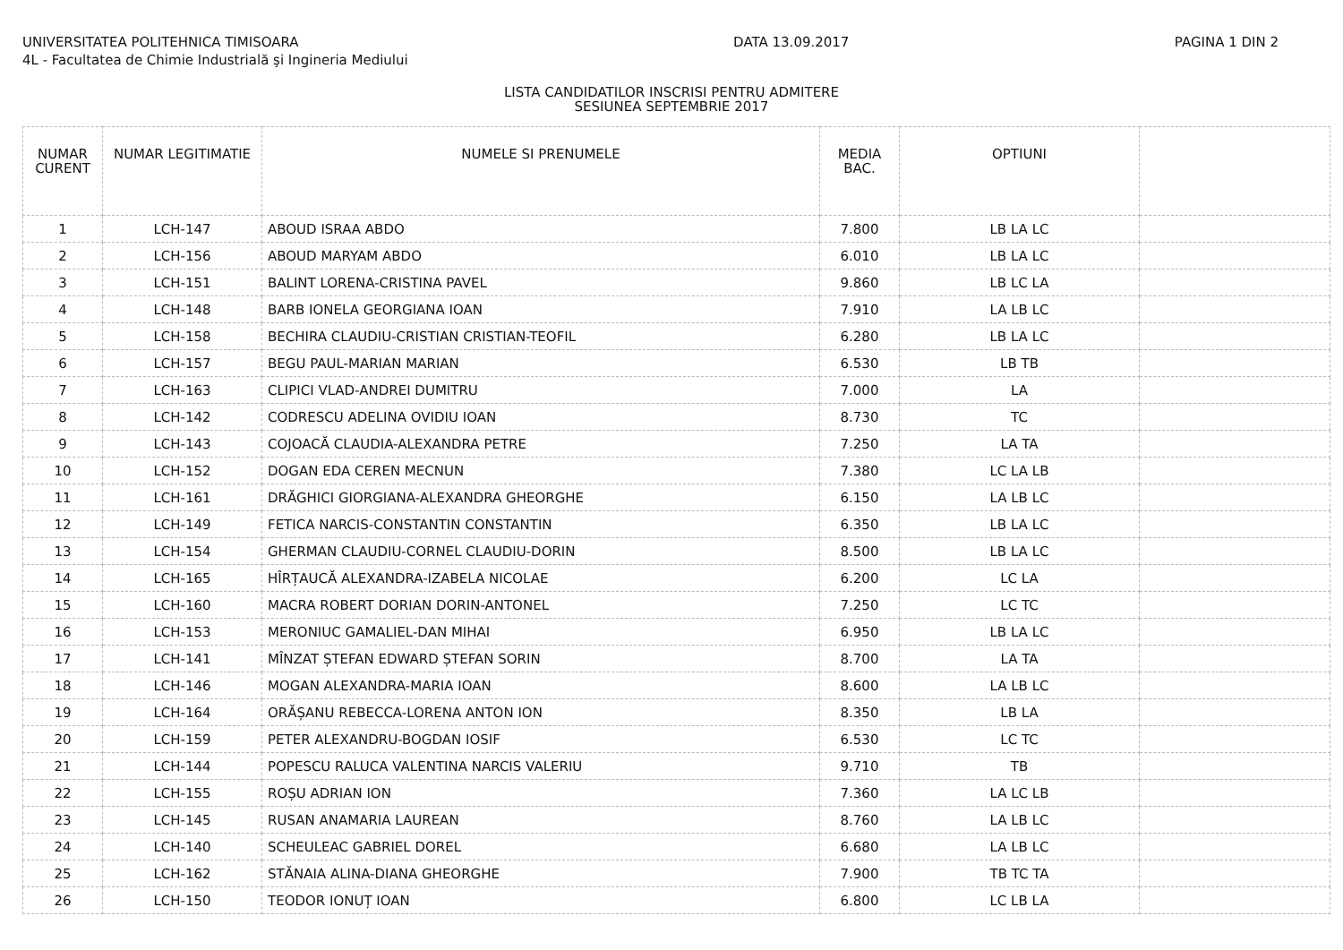UNIVERSITATEA POLITEHNICA TIMISOARA
4L - Facultatea de Chimie Industrială şi Ingineria Mediului
DATA 13.09.2017 PAGINA 1 DIN 2
LISTA CANDIDATILOR INSCRISI PENTRU ADMITERE
SESIUNEA SEPTEMBRIE 2017
| NUMAR CURENT | NUMAR LEGITIMATIE | NUMELE SI PRENUMELE | MEDIA BAC. | OPTIUNI | |
| --- | --- | --- | --- | --- | --- |
| 1 | LCH-147 | ABOUD ISRAA ABDO | 7.800 | LB LA LC | |
| 2 | LCH-156 | ABOUD MARYAM ABDO | 6.010 | LB LA LC | |
| 3 | LCH-151 | BALINT LORENA-CRISTINA PAVEL | 9.860 | LB LC LA | |
| 4 | LCH-148 | BARB IONELA GEORGIANA IOAN | 7.910 | LA LB LC | |
| 5 | LCH-158 | BECHIRA CLAUDIU-CRISTIAN CRISTIAN-TEOFIL | 6.280 | LB LA LC | |
| 6 | LCH-157 | BEGU PAUL-MARIAN MARIAN | 6.530 | LB TB | |
| 7 | LCH-163 | CLIPICI VLAD-ANDREI DUMITRU | 7.000 | LA | |
| 8 | LCH-142 | CODRESCU ADELINA OVIDIU IOAN | 8.730 | TC | |
| 9 | LCH-143 | COJOACĂ CLAUDIA-ALEXANDRA PETRE | 7.250 | LA TA | |
| 10 | LCH-152 | DOGAN EDA CEREN MECNUN | 7.380 | LC LA LB | |
| 11 | LCH-161 | DRĂGHICI GIORGIANA-ALEXANDRA GHEORGHE | 6.150 | LA LB LC | |
| 12 | LCH-149 | FETICA NARCIS-CONSTANTIN CONSTANTIN | 6.350 | LB LA LC | |
| 13 | LCH-154 | GHERMAN CLAUDIU-CORNEL CLAUDIU-DORIN | 8.500 | LB LA LC | |
| 14 | LCH-165 | HÎRȚAUCĂ ALEXANDRA-IZABELA NICOLAE | 6.200 | LC LA | |
| 15 | LCH-160 | MACRA ROBERT DORIAN DORIN-ANTONEL | 7.250 | LC TC | |
| 16 | LCH-153 | MERONIUC GAMALIEL-DAN MIHAI | 6.950 | LB LA LC | |
| 17 | LCH-141 | MÎNZAT ȘTEFAN EDWARD ȘTEFAN SORIN | 8.700 | LA TA | |
| 18 | LCH-146 | MOGAN ALEXANDRA-MARIA IOAN | 8.600 | LA LB LC | |
| 19 | LCH-164 | ORĂȘANU REBECCA-LORENA ANTON ION | 8.350 | LB LA | |
| 20 | LCH-159 | PETER ALEXANDRU-BOGDAN IOSIF | 6.530 | LC TC | |
| 21 | LCH-144 | POPESCU RALUCA VALENTINA NARCIS VALERIU | 9.710 | TB | |
| 22 | LCH-155 | ROȘU ADRIAN ION | 7.360 | LA LC LB | |
| 23 | LCH-145 | RUSAN ANAMARIA LAUREAN | 8.760 | LA LB LC | |
| 24 | LCH-140 | SCHEULEAC GABRIEL DOREL | 6.680 | LA LB LC | |
| 25 | LCH-162 | STĂNAIA ALINA-DIANA GHEORGHE | 7.900 | TB TC TA | |
| 26 | LCH-150 | TEODOR IONUȚ IOAN | 6.800 | LC LB LA | |